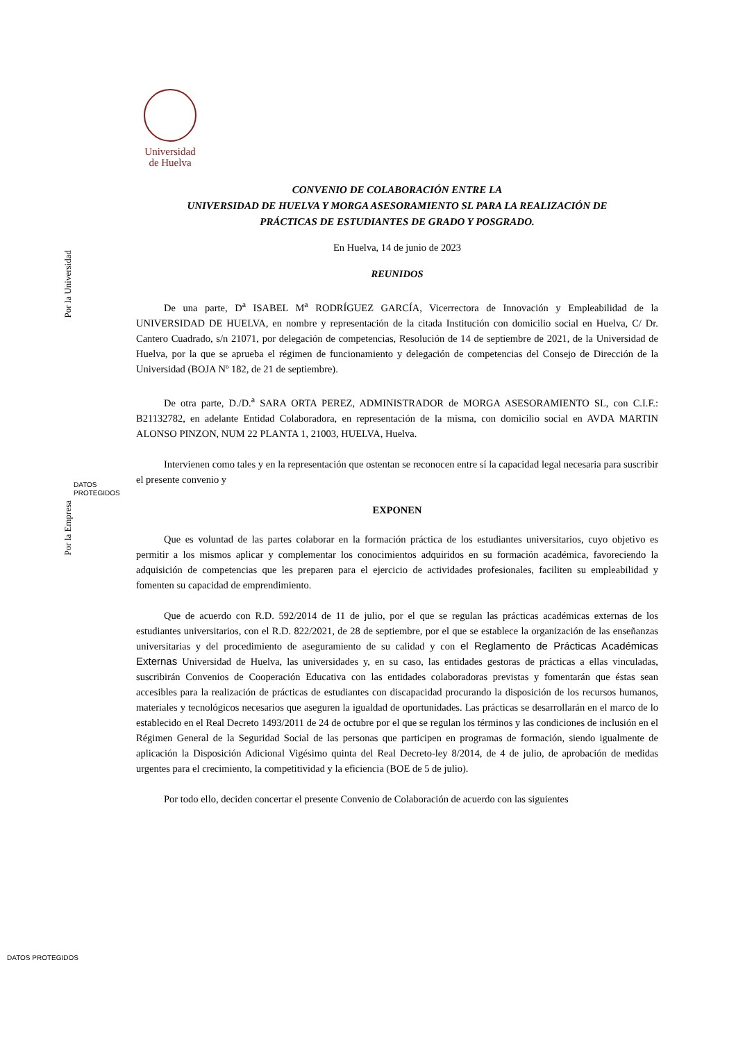Universidad
de Huelva
Por la Universidad
Por la Empresa
DATOS
PROTEGIDOS
DATOS PROTEGIDOS
CONVENIO DE COLABORACIÓN ENTRE LA
UNIVERSIDAD DE HUELVA Y MORGA ASESORAMIENTO SL PARA LA REALIZACIÓN DE
PRÁCTICAS DE ESTUDIANTES DE GRADO Y POSGRADO.
En Huelva, 14 de junio de 2023
REUNIDOS
De una parte, D<sup>a</sup> ISABEL M<sup>a</sup> RODRÍGUEZ GARCÍA, Vicerrectora de Innovación y Empleabilidad de la UNIVERSIDAD DE HUELVA, en nombre y representación de la citada Institución con domicilio social en Huelva, C/ Dr. Cantero Cuadrado, s/n 21071, por delegación de competencias, Resolución de 14 de septiembre de 2021, de la Universidad de Huelva, por la que se aprueba el régimen de funcionamiento y delegación de competencias del Consejo de Dirección de la Universidad (BOJA Nº 182, de 21 de septiembre).
De otra parte, D./D.<sup>a</sup> SARA ORTA PEREZ, ADMINISTRADOR de MORGA ASESORAMIENTO SL, con C.I.F.: B21132782, en adelante Entidad Colaboradora, en representación de la misma, con domicilio social en AVDA MARTIN ALONSO PINZON, NUM 22 PLANTA 1, 21003, HUELVA, Huelva.
Intervienen como tales y en la representación que ostentan se reconocen entre sí la capacidad legal necesaria para suscribir el presente convenio y
EXPONEN
Que es voluntad de las partes colaborar en la formación práctica de los estudiantes universitarios, cuyo objetivo es permitir a los mismos aplicar y complementar los conocimientos adquiridos en su formación académica, favoreciendo la adquisición de competencias que les preparen para el ejercicio de actividades profesionales, faciliten su empleabilidad y fomenten su capacidad de emprendimiento.
Que de acuerdo con R.D. 592/2014 de 11 de julio, por el que se regulan las prácticas académicas externas de los estudiantes universitarios, con el R.D. 822/2021, de 28 de septiembre, por el que se establece la organización de las enseñanzas universitarias y del procedimiento de aseguramiento de su calidad y con el Reglamento de Prácticas Académicas Externas Universidad de Huelva, las universidades y, en su caso, las entidades gestoras de prácticas a ellas vinculadas, suscribirán Convenios de Cooperación Educativa con las entidades colaboradoras previstas y fomentarán que éstas sean accesibles para la realización de prácticas de estudiantes con discapacidad procurando la disposición de los recursos humanos, materiales y tecnológicos necesarios que aseguren la igualdad de oportunidades. Las prácticas se desarrollarán en el marco de lo establecido en el Real Decreto 1493/2011 de 24 de octubre por el que se regulan los términos y las condiciones de inclusión en el Régimen General de la Seguridad Social de las personas que participen en programas de formación, siendo igualmente de aplicación la Disposición Adicional Vigésimo quinta del Real Decreto-ley 8/2014, de 4 de julio, de aprobación de medidas urgentes para el crecimiento, la competitividad y la eficiencia (BOE de 5 de julio).
Por todo ello, deciden concertar el presente Convenio de Colaboración de acuerdo con las siguientes